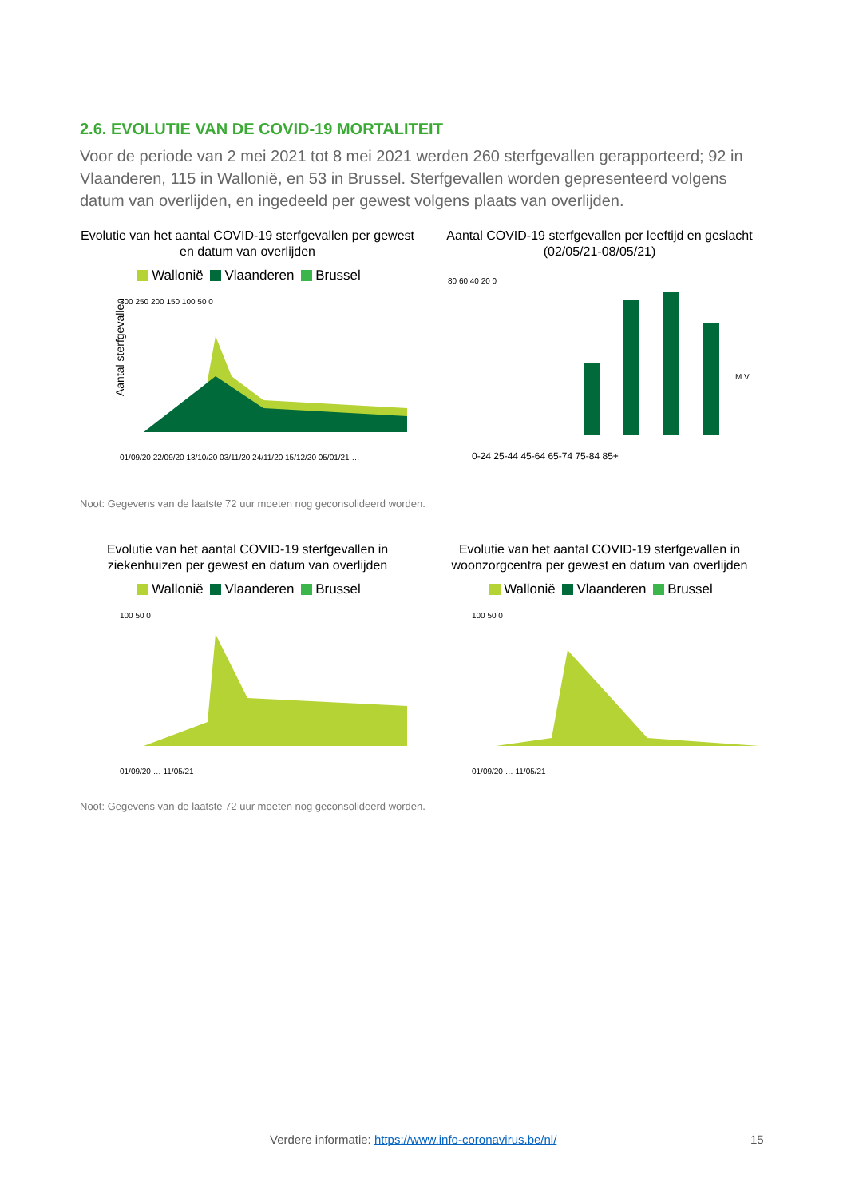2.6. EVOLUTIE VAN DE COVID-19 MORTALITEIT
Voor de periode van 2 mei 2021 tot 8 mei 2021 werden 260 sterfgevallen gerapporteerd; 92 in Vlaanderen, 115 in Wallonië, en 53 in Brussel. Sterfgevallen worden gepresenteerd volgens datum van overlijden, en ingedeeld per gewest volgens plaats van overlijden.
Evolutie van het aantal COVID-19 sterfgevallen per gewest en datum van overlijden
Wallonië Vlaanderen Brussel
Aantal sterfgevallen
300 250 200 150 100 50 0
01/09/20 22/09/20 13/10/20 03/11/20 24/11/20 15/12/20 05/01/21 …
Aantal COVID-19 sterfgevallen per leeftijd en geslacht (02/05/21-08/05/21)
80 60 40 20 0
0-24 25-44 45-64 65-74 75-84 85+
M V
Noot: Gegevens van de laatste 72 uur moeten nog geconsolideerd worden.
Evolutie van het aantal COVID-19 sterfgevallen in ziekenhuizen per gewest en datum van overlijden
Wallonië Vlaanderen Brussel
100 50 0
01/09/20 … 11/05/21
Evolutie van het aantal COVID-19 sterfgevallen in woonzorgcentra per gewest en datum van overlijden
Wallonië Vlaanderen Brussel
100 50 0
01/09/20 … 11/05/21
Noot: Gegevens van de laatste 72 uur moeten nog geconsolideerd worden.
Verdere informatie: https://www.info-coronavirus.be/nl/ 15